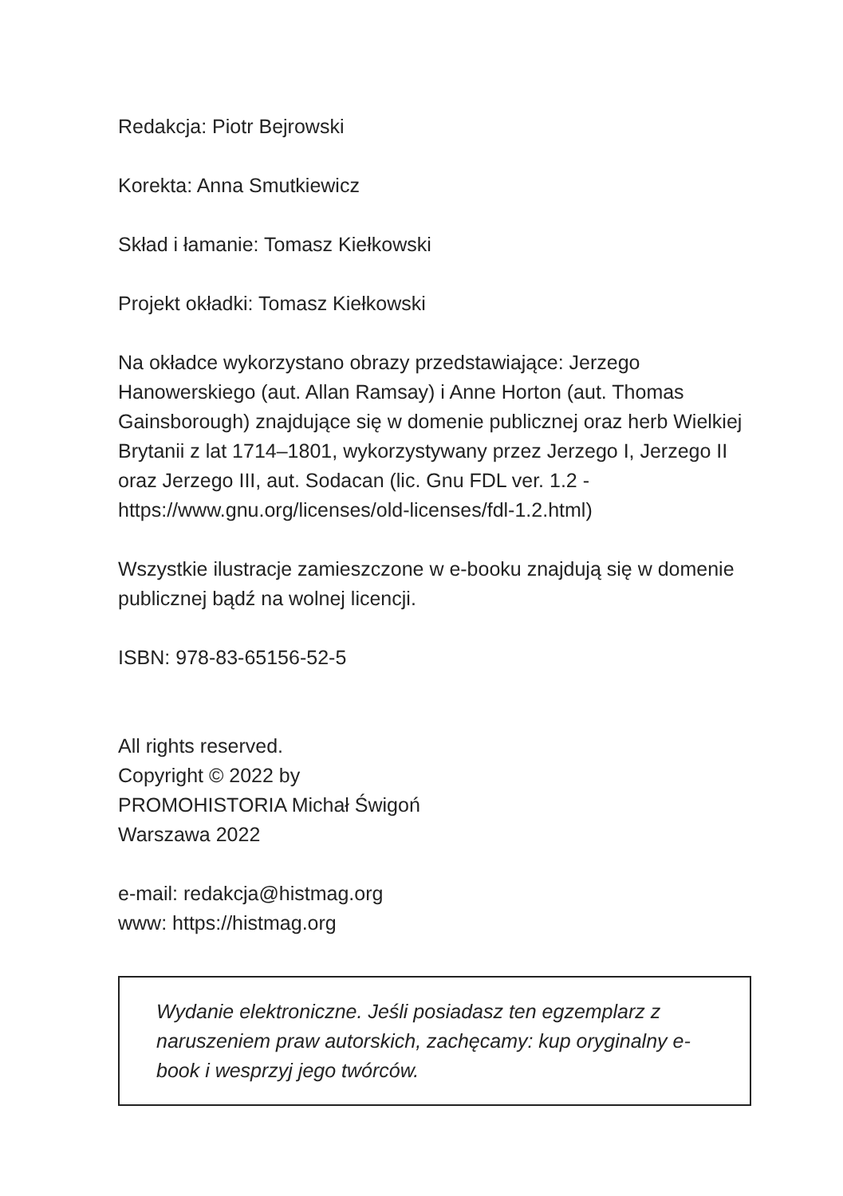Redakcja: Piotr Bejrowski
Korekta: Anna Smutkiewicz
Skład i łamanie: Tomasz Kiełkowski
Projekt okładki: Tomasz Kiełkowski
Na okładce wykorzystano obrazy przedstawiające: Jerzego Hanowerskiego (aut. Allan Ramsay) i Anne Horton (aut. Thomas Gainsborough) znajdujące się w domenie publicznej oraz herb Wielkiej Brytanii z lat 1714–1801, wykorzystywany przez Jerzego I, Jerzego II oraz Jerzego III, aut. Sodacan (lic. Gnu FDL ver. 1.2 - https://www.gnu.org/licenses/old-licenses/fdl-1.2.html)
Wszystkie ilustracje zamieszczone w e-booku znajdują się w domenie publicznej bądź na wolnej licencji.
ISBN: 978-83-65156-52-5
All rights reserved.
Copyright © 2022 by
PROMOHISTORIA Michał Świgoń
Warszawa 2022
e-mail: redakcja@histmag.org
www: https://histmag.org
Wydanie elektroniczne. Jeśli posiadasz ten egzemplarz z naruszeniem praw autorskich, zachęcamy: kup oryginalny e-book i wesprzyj jego twórców.